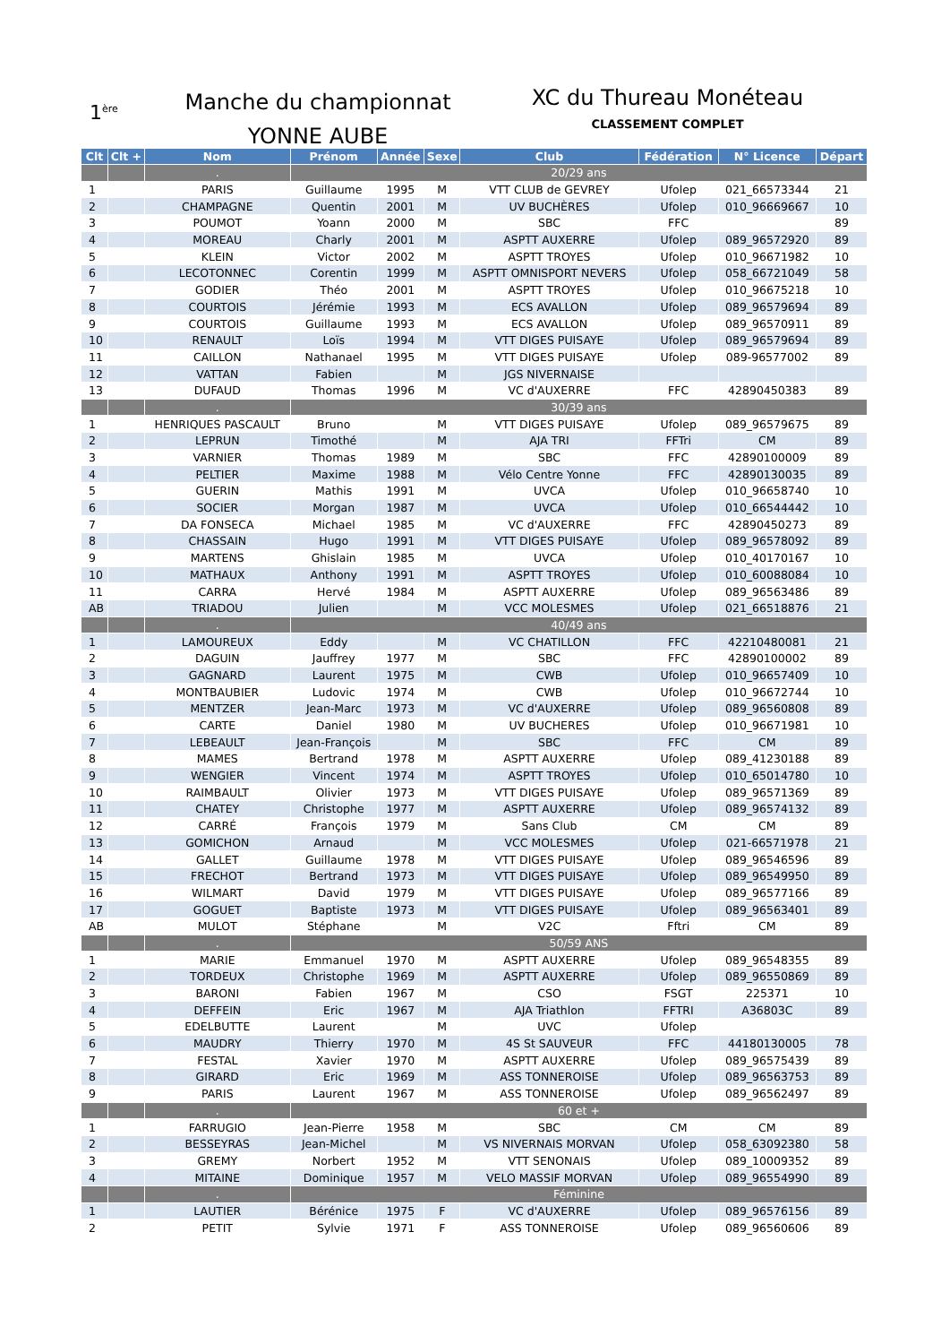1<sup>ère</sup>
Manche du championnat
YONNE AUBE
XC du Thureau Monéteau
CLASSEMENT COMPLET
| Clt | Clt + | Nom | Prénom | Année | Sexe | Club | Fédération | N° Licence | Départ |
| --- | --- | --- | --- | --- | --- | --- | --- | --- | --- |
| | | . | 20/29 ans | | | | | | |
| 1 | | PARIS | Guillaume | 1995 | M | VTT CLUB de GEVREY | Ufolep | 021_66573344 | 21 |
| 2 | | CHAMPAGNE | Quentin | 2001 | M | UV BUCHÈRES | Ufolep | 010_96669667 | 10 |
| 3 | | POUMOT | Yoann | 2000 | M | SBC | FFC | | 89 |
| 4 | | MOREAU | Charly | 2001 | M | ASPTT AUXERRE | Ufolep | 089_96572920 | 89 |
| 5 | | KLEIN | Victor | 2002 | M | ASPTT TROYES | Ufolep | 010_96671982 | 10 |
| 6 | | LECOTONNEC | Corentin | 1999 | M | ASPTT OMNISPORT NEVERS | Ufolep | 058_66721049 | 58 |
| 7 | | GODIER | Théo | 2001 | M | ASPTT TROYES | Ufolep | 010_96675218 | 10 |
| 8 | | COURTOIS | Jérémie | 1993 | M | ECS AVALLON | Ufolep | 089_96579694 | 89 |
| 9 | | COURTOIS | Guillaume | 1993 | M | ECS AVALLON | Ufolep | 089_96570911 | 89 |
| 10 | | RENAULT | Loïs | 1994 | M | VTT DIGES PUISAYE | Ufolep | 089_96579694 | 89 |
| 11 | | CAILLON | Nathanael | 1995 | M | VTT DIGES PUISAYE | Ufolep | 089-96577002 | 89 |
| 12 | | VATTAN | Fabien | | M | JGS NIVERNAISE | | | |
| 13 | | DUFAUD | Thomas | 1996 | M | VC d'AUXERRE | FFC | 42890450383 | 89 |
| | | . | 30/39 ans | | | | | | |
| 1 | | HENRIQUES PASCAULT | Bruno | | M | VTT DIGES PUISAYE | Ufolep | 089_96579675 | 89 |
| 2 | | LEPRUN | Timothé | | M | AJA TRI | FFTri | CM | 89 |
| 3 | | VARNIER | Thomas | 1989 | M | SBC | FFC | 42890100009 | 89 |
| 4 | | PELTIER | Maxime | 1988 | M | Vélo Centre Yonne | FFC | 42890130035 | 89 |
| 5 | | GUERIN | Mathis | 1991 | M | UVCA | Ufolep | 010_96658740 | 10 |
| 6 | | SOCIER | Morgan | 1987 | M | UVCA | Ufolep | 010_66544442 | 10 |
| 7 | | DA FONSECA | Michael | 1985 | M | VC d'AUXERRE | FFC | 42890450273 | 89 |
| 8 | | CHASSAIN | Hugo | 1991 | M | VTT DIGES PUISAYE | Ufolep | 089_96578092 | 89 |
| 9 | | MARTENS | Ghislain | 1985 | M | UVCA | Ufolep | 010_40170167 | 10 |
| 10 | | MATHAUX | Anthony | 1991 | M | ASPTT TROYES | Ufolep | 010_60088084 | 10 |
| 11 | | CARRA | Hervé | 1984 | M | ASPTT AUXERRE | Ufolep | 089_96563486 | 89 |
| AB | | TRIADOU | Julien | | M | VCC MOLESMES | Ufolep | 021_66518876 | 21 |
| | | . | 40/49 ans | | | | | | |
| 1 | | LAMOUREUX | Eddy | | M | VC CHATILLON | FFC | 42210480081 | 21 |
| 2 | | DAGUIN | Jauffrey | 1977 | M | SBC | FFC | 42890100002 | 89 |
| 3 | | GAGNARD | Laurent | 1975 | M | CWB | Ufolep | 010_96657409 | 10 |
| 4 | | MONTBAUBIER | Ludovic | 1974 | M | CWB | Ufolep | 010_96672744 | 10 |
| 5 | | MENTZER | Jean-Marc | 1973 | M | VC d'AUXERRE | Ufolep | 089_96560808 | 89 |
| 6 | | CARTE | Daniel | 1980 | M | UV BUCHERES | Ufolep | 010_96671981 | 10 |
| 7 | | LEBEAULT | Jean-François | | M | SBC | FFC | CM | 89 |
| 8 | | MAMES | Bertrand | 1978 | M | ASPTT AUXERRE | Ufolep | 089_41230188 | 89 |
| 9 | | WENGIER | Vincent | 1974 | M | ASPTT TROYES | Ufolep | 010_65014780 | 10 |
| 10 | | RAIMBAULT | Olivier | 1973 | M | VTT DIGES PUISAYE | Ufolep | 089_96571369 | 89 |
| 11 | | CHATEY | Christophe | 1977 | M | ASPTT AUXERRE | Ufolep | 089_96574132 | 89 |
| 12 | | CARRÉ | François | 1979 | M | Sans Club | CM | CM | 89 |
| 13 | | GOMICHON | Arnaud | | M | VCC MOLESMES | Ufolep | 021-66571978 | 21 |
| 14 | | GALLET | Guillaume | 1978 | M | VTT DIGES PUISAYE | Ufolep | 089_96546596 | 89 |
| 15 | | FRECHOT | Bertrand | 1973 | M | VTT DIGES PUISAYE | Ufolep | 089_96549950 | 89 |
| 16 | | WILMART | David | 1979 | M | VTT DIGES PUISAYE | Ufolep | 089_96577166 | 89 |
| 17 | | GOGUET | Baptiste | 1973 | M | VTT DIGES PUISAYE | Ufolep | 089_96563401 | 89 |
| AB | | MULOT | Stéphane | | M | V2C | Fftri | CM | 89 |
| | | . | 50/59 ANS | | | | | | |
| 1 | | MARIE | Emmanuel | 1970 | M | ASPTT AUXERRE | Ufolep | 089_96548355 | 89 |
| 2 | | TORDEUX | Christophe | 1969 | M | ASPTT AUXERRE | Ufolep | 089_96550869 | 89 |
| 3 | | BARONI | Fabien | 1967 | M | CSO | FSGT | 225371 | 10 |
| 4 | | DEFFEIN | Eric | 1967 | M | AJA Triathlon | FFTRI | A36803C | 89 |
| 5 | | EDELBUTTE | Laurent | | M | UVC | Ufolep | | |
| 6 | | MAUDRY | Thierry | 1970 | M | 4S St SAUVEUR | FFC | 44180130005 | 78 |
| 7 | | FESTAL | Xavier | 1970 | M | ASPTT AUXERRE | Ufolep | 089_96575439 | 89 |
| 8 | | GIRARD | Eric | 1969 | M | ASS TONNEROISE | Ufolep | 089_96563753 | 89 |
| 9 | | PARIS | Laurent | 1967 | M | ASS TONNEROISE | Ufolep | 089_96562497 | 89 |
| | | . | 60 et + | | | | | | |
| 1 | | FARRUGIO | Jean-Pierre | 1958 | M | SBC | CM | CM | 89 |
| 2 | | BESSEYRAS | Jean-Michel | | M | VS NIVERNAIS MORVAN | Ufolep | 058_63092380 | 58 |
| 3 | | GREMY | Norbert | 1952 | M | VTT SENONAIS | Ufolep | 089_10009352 | 89 |
| 4 | | MITAINE | Dominique | 1957 | M | VELO MASSIF MORVAN | Ufolep | 089_96554990 | 89 |
| | | . | Féminine | | | | | | |
| 1 | | LAUTIER | Bérénice | 1975 | F | VC d'AUXERRE | Ufolep | 089_96576156 | 89 |
| 2 | | PETIT | Sylvie | 1971 | F | ASS TONNEROISE | Ufolep | 089_96560606 | 89 |